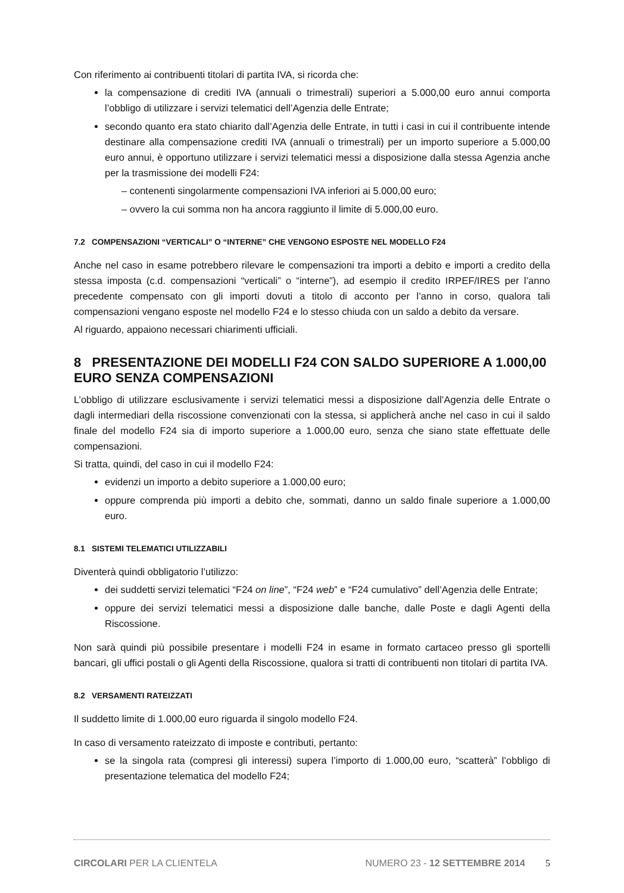Con riferimento ai contribuenti titolari di partita IVA, si ricorda che:
la compensazione di crediti IVA (annuali o trimestrali) superiori a 5.000,00 euro annui comporta l’obbligo di utilizzare i servizi telematici dell’Agenzia delle Entrate;
secondo quanto era stato chiarito dall’Agenzia delle Entrate, in tutti i casi in cui il contribuente intende destinare alla compensazione crediti IVA (annuali o trimestrali) per un importo superiore a 5.000,00 euro annui, è opportuno utilizzare i servizi telematici messi a disposizione dalla stessa Agenzia anche per la trasmissione dei modelli F24:
– contenenti singolarmente compensazioni IVA inferiori ai 5.000,00 euro;
– ovvero la cui somma non ha ancora raggiunto il limite di 5.000,00 euro.
7.2 COMPENSAZIONI “VERTICALI” O “INTERNE” CHE VENGONO ESPOSTE NEL MODELLO F24
Anche nel caso in esame potrebbero rilevare le compensazioni tra importi a debito e importi a credito della stessa imposta (c.d. compensazioni “verticali” o “interne”), ad esempio il credito IRPEF/IRES per l’anno precedente compensato con gli importi dovuti a titolo di acconto per l’anno in corso, qualora tali compensazioni vengano esposte nel modello F24 e lo stesso chiuda con un saldo a debito da versare.
Al riguardo, appaiono necessari chiarimenti ufficiali.
8 PRESENTAZIONE DEI MODELLI F24 CON SALDO SUPERIORE A 1.000,00 EURO SENZA COMPENSAZIONI
L’obbligo di utilizzare esclusivamente i servizi telematici messi a disposizione dall’Agenzia delle Entrate o dagli intermediari della riscossione convenzionati con la stessa, si applicherà anche nel caso in cui il saldo finale del modello F24 sia di importo superiore a 1.000,00 euro, senza che siano state effettuate delle compensazioni.
Si tratta, quindi, del caso in cui il modello F24:
evidenzi un importo a debito superiore a 1.000,00 euro;
oppure comprenda più importi a debito che, sommati, danno un saldo finale superiore a 1.000,00 euro.
8.1 SISTEMI TELEMATICI UTILIZZABILI
Diventerà quindi obbligatorio l’utilizzo:
dei suddetti servizi telematici “F24 on line”, “F24 web” e “F24 cumulativo” dell’Agenzia delle Entrate;
oppure dei servizi telematici messi a disposizione dalle banche, dalle Poste e dagli Agenti della Riscossione.
Non sarà quindi più possibile presentare i modelli F24 in esame in formato cartaceo presso gli sportelli bancari, gli uffici postali o gli Agenti della Riscossione, qualora si tratti di contribuenti non titolari di partita IVA.
8.2 VERSAMENTI RATEIZZATI
Il suddetto limite di 1.000,00 euro riguarda il singolo modello F24.
In caso di versamento rateizzato di imposte e contributi, pertanto:
se la singola rata (compresi gli interessi) supera l’importo di 1.000,00 euro, “scatterà” l’obbligo di presentazione telematica del modello F24;
CIRCOLARI PER LA CLIENTELA NUMERO 23 - 12 SETTEMBRE 2014 5